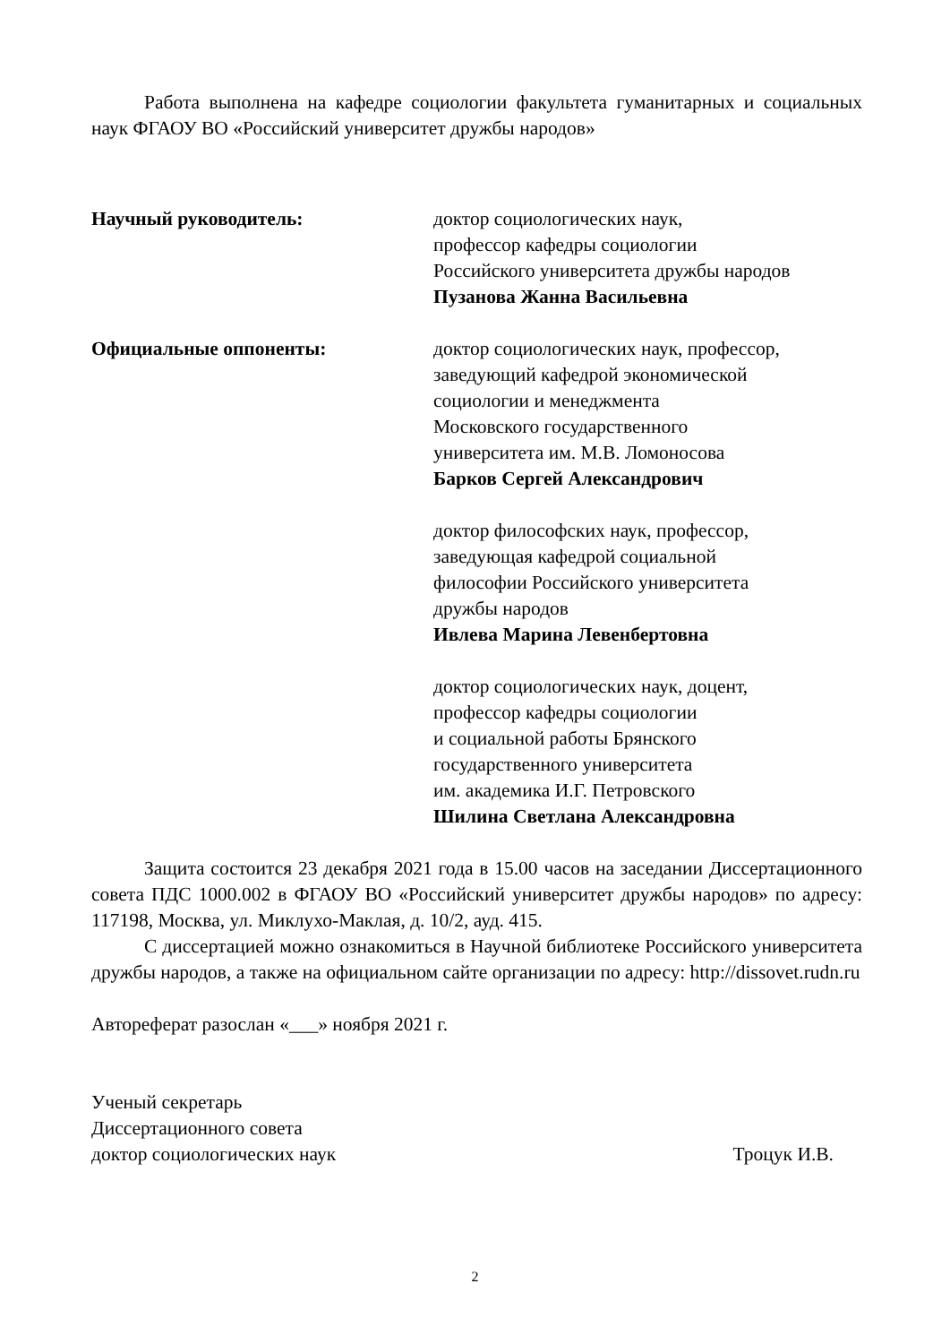Работа выполнена на кафедре социологии факультета гуманитарных и социальных наук ФГАОУ ВО «Российский университет дружбы народов»
Научный руководитель: доктор социологических наук,
профессор кафедры социологии
Российского университета дружбы народов
Пузанова Жанна Васильевна
Официальные оппоненты: доктор социологических наук, профессор,
заведующий кафедрой экономической
социологии и менеджмента
Московского государственного
университета им. М.В. Ломоносова
Барков Сергей Александрович
доктор философских наук, профессор,
заведующая кафедрой социальной
философии Российского университета
дружбы народов
Ивлева Марина Левенбертовна
доктор социологических наук, доцент,
профессор кафедры социологии
и социальной работы Брянского
государственного университета
им. академика И.Г. Петровского
Шилина Светлана Александровна
Защита состоится 23 декабря 2021 года в 15.00 часов на заседании Диссертационного совета ПДС 1000.002 в ФГАОУ ВО «Российский университет дружбы народов» по адресу: 117198, Москва, ул. Миклухо-Маклая, д. 10/2, ауд. 415.
С диссертацией можно ознакомиться в Научной библиотеке Российского университета дружбы народов, а также на официальном сайте организации по адресу: http://dissovet.rudn.ru
Автореферат разослан «___» ноября 2021 г.
Ученый секретарь
Диссертационного совета
доктор социологических наук Троцук И.В.
2